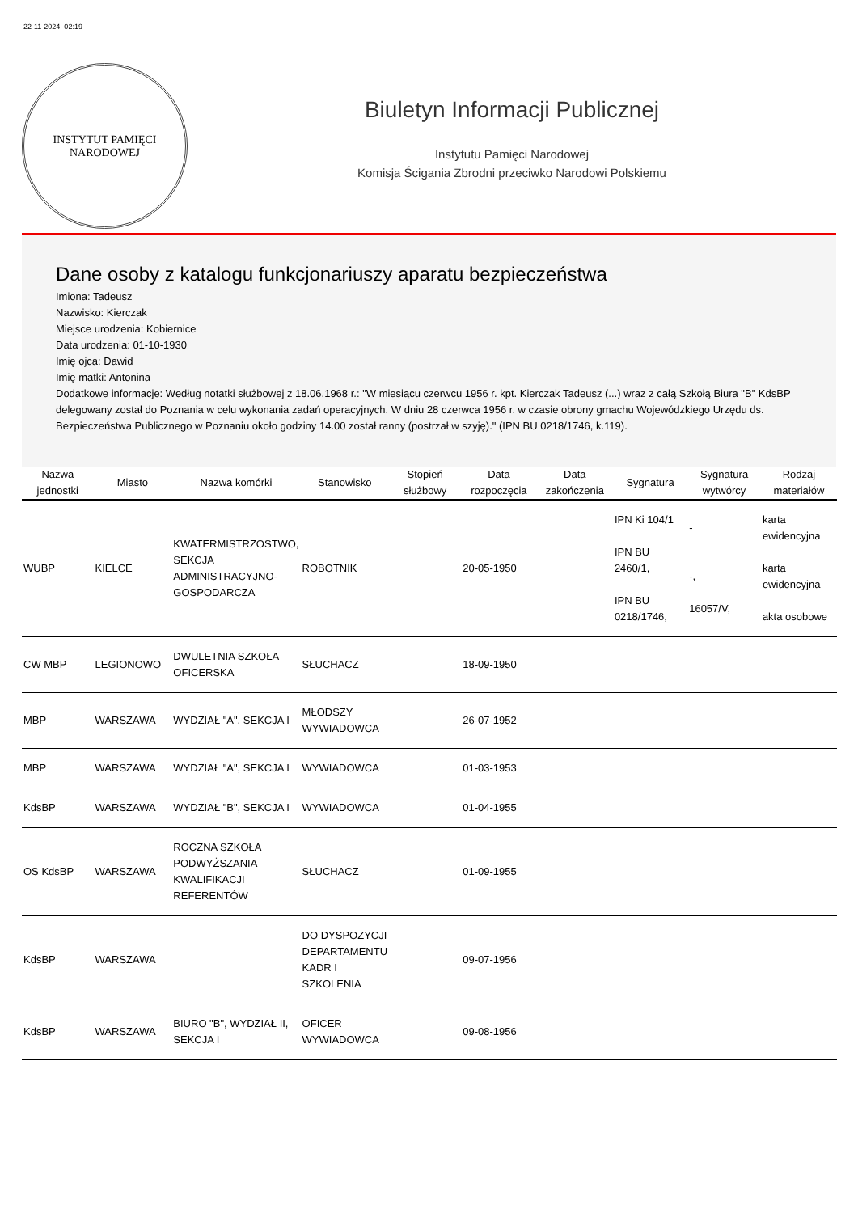22-11-2024, 02:19
INSTYTUT PAMIĘCI
NARODOWEJ
Biuletyn Informacji Publicznej
Instytutu Pamięci Narodowej
Komisja Ścigania Zbrodni przeciwko Narodowi Polskiemu
Dane osoby z katalogu funkcjonariuszy aparatu bezpieczeństwa
Imiona: Tadeusz
Nazwisko: Kierczak
Miejsce urodzenia: Kobiernice
Data urodzenia: 01-10-1930
Imię ojca: Dawid
Imię matki: Antonina
Dodatkowe informacje: Według notatki służbowej z 18.06.1968 r.: "W miesiącu czerwcu 1956 r. kpt. Kierczak Tadeusz (...) wraz z całą Szkołą Biura "B" KdsBP delegowany został do Poznania w celu wykonania zadań operacyjnych. W dniu 28 czerwca 1956 r. w czasie obrony gmachu Wojewódzkiego Urzędu ds. Bezpieczeństwa Publicznego w Poznaniu około godziny 14.00 został ranny (postrzał w szyję)." (IPN BU 0218/1746, k.119).
| Nazwa jednostki | Miasto | Nazwa komórki | Stanowisko | Stopień służbowy | Data rozpoczęcia | Data zakończenia | Sygnatura | Sygnatura wytwórcy | Rodzaj materiałów |
| --- | --- | --- | --- | --- | --- | --- | --- | --- | --- |
| WUBP | KIELCE | KWATERMISTRZOSTWO, SEKCJA ADMINISTRACYJNO-GOSPODARCZA | ROBOTNIK | | 20-05-1950 | | IPN Ki 104/1 IPN BU 2460/1, IPN BU 0218/1746, | - -, 16057/V, | karta ewidencyjna karta ewidencyjna akta osobowe |
| CW MBP | LEGIONOWO | DWULETNIA SZKOŁA OFICERSKA | SŁUCHACZ | | 18-09-1950 | | | | |
| MBP | WARSZAWA | WYDZIAŁ "A", SEKCJA I | MŁODSZY WYWIADOWCA | | 26-07-1952 | | | | |
| MBP | WARSZAWA | WYDZIAŁ "A", SEKCJA I | WYWIADOWCA | | 01-03-1953 | | | | |
| KdsBP | WARSZAWA | WYDZIAŁ "B", SEKCJA I | WYWIADOWCA | | 01-04-1955 | | | | |
| OS KdsBP | WARSZAWA | ROCZNA SZKOŁA PODWYŻSZANIA KWALIFIKACJI REFERENTÓW | SŁUCHACZ | | 01-09-1955 | | | | |
| KdsBP | WARSZAWA | | DO DYSPOZYCJI DEPARTAMENTU KADR I SZKOLENIA | | 09-07-1956 | | | | |
| KdsBP | WARSZAWA | BIURO "B", WYDZIAŁ II, SEKCJA I | OFICER WYWIADOWCA | | 09-08-1956 | | | | |